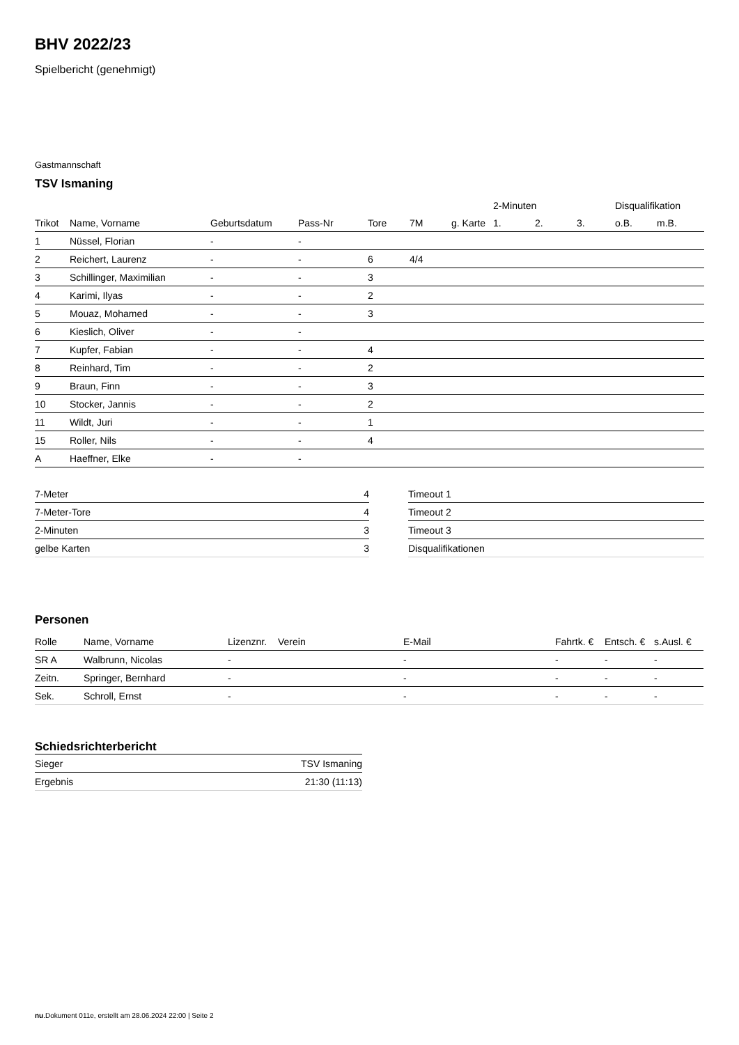BHV 2022/23
Spielbericht (genehmigt)
Gastmannschaft
TSV Ismaning
| | | | | | | | 2-Minuten | | | Disqualifikation | |
| --- | --- | --- | --- | --- | --- | --- | --- | --- | --- | --- | --- |
| Trikot | Name, Vorname | Geburtsdatum | Pass-Nr | Tore | 7M | g. Karte | 1. | 2. | 3. | o.B. | m.B. |
| 1 | Nüssel, Florian | - | - | | | | | | | | |
| 2 | Reichert, Laurenz | - | - | 6 | 4/4 | | | | | | |
| 3 | Schillinger, Maximilian | - | - | 3 | | | | | | | |
| 4 | Karimi, Ilyas | - | - | 2 | | | | | | | |
| 5 | Mouaz, Mohamed | - | - | 3 | | | | | | | |
| 6 | Kieslich, Oliver | - | - | | | | | | | | |
| 7 | Kupfer, Fabian | - | - | 4 | | | | | | | |
| 8 | Reinhard, Tim | - | - | 2 | | | | | | | |
| 9 | Braun, Finn | - | - | 3 | | | | | | | |
| 10 | Stocker, Jannis | - | - | 2 | | | | | | | |
| 11 | Wildt, Juri | - | - | 1 | | | | | | | |
| 15 | Roller, Nils | - | - | 4 | | | | | | | |
| A | Haeffner, Elke | - | - | | | | | | | | |
| 7-Meter | 4 |
| 7-Meter-Tore | 4 |
| 2-Minuten | 3 |
| gelbe Karten | 3 |
| Timeout 1 |
| Timeout 2 |
| Timeout 3 |
| Disqualifikationen |
Personen
| Rolle | Name, Vorname | Lizenznr. | Verein | E-Mail | Fahrtk. € | Entsch. € | s.Ausl. € |
| --- | --- | --- | --- | --- | --- | --- | --- |
| SR A | Walbrunn, Nicolas | - | | - | - | - | - |
| Zeitn. | Springer, Bernhard | - | | - | - | - | - |
| Sek. | Schroll, Ernst | - | | - | - | - | - |
Schiedsrichterbericht
| Sieger | TSV Ismaning |
| Ergebnis | 21:30 (11:13) |
nu.Dokument 011e, erstellt am 28.06.2024 22:00 | Seite 2